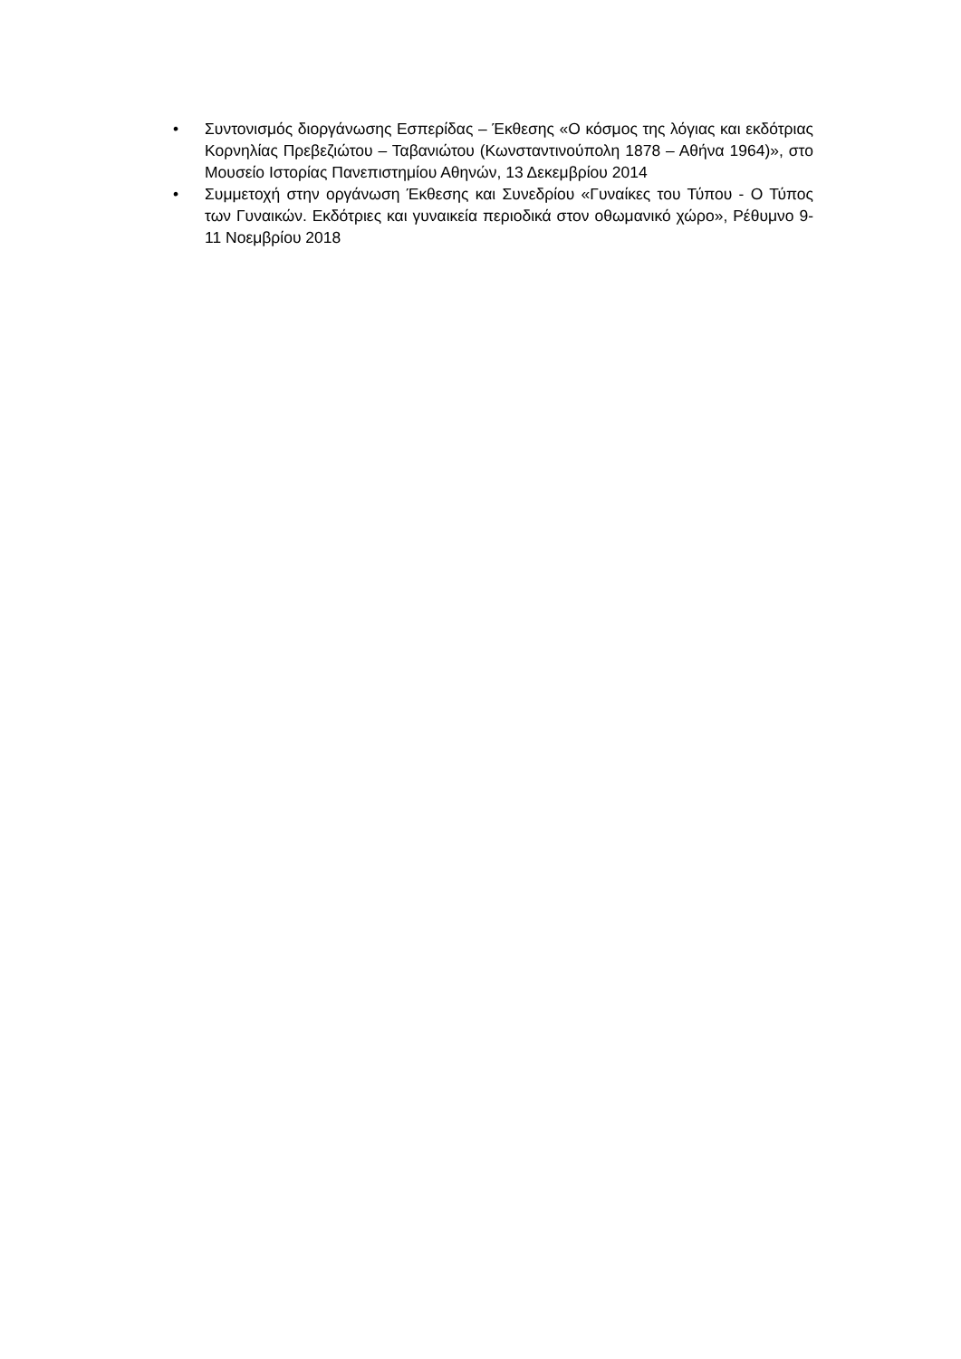• Συντονισμός διοργάνωσης Εσπερίδας – Έκθεσης «Ο κόσμος της λόγιας και εκδότριας Κορνηλίας Πρεβεζιώτου – Ταβανιώτου (Κωνσταντινούπολη 1878 – Αθήνα 1964)», στο Μουσείο Ιστορίας Πανεπιστημίου Αθηνών, 13 Δεκεμβρίου 2014
• Συμμετοχή στην οργάνωση Έκθεσης και Συνεδρίου «Γυναίκες του Τύπου - Ο Τύπος των Γυναικών. Εκδότριες και γυναικεία περιοδικά στον οθωμανικό χώρο», Ρέθυμνο 9-11 Νοεμβρίου 2018